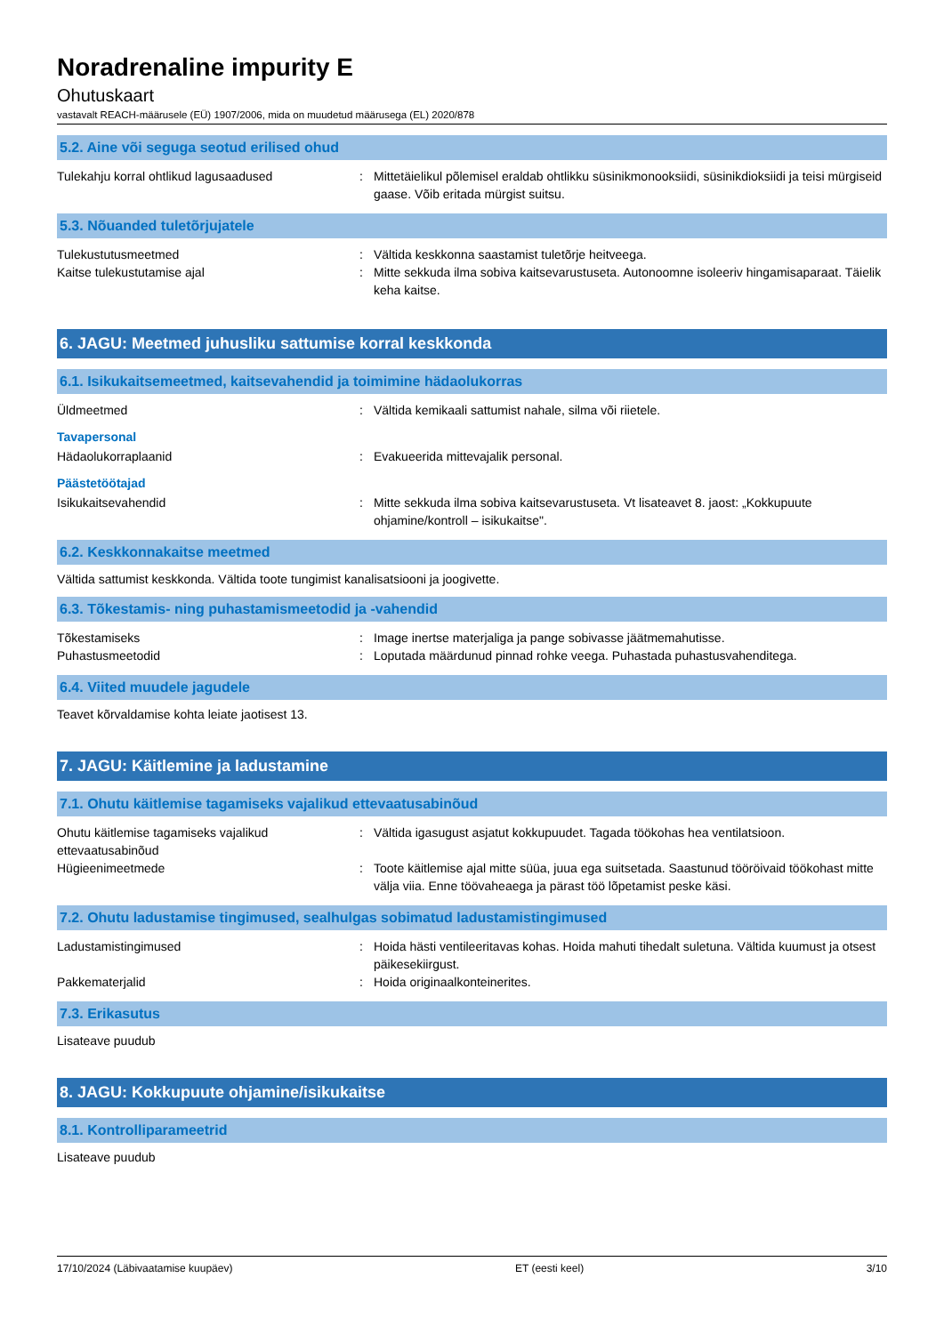Noradrenaline impurity E
Ohutuskaart
vastavalt REACH-määrusele (EÜ) 1907/2006, mida on muudetud määrusega (EL) 2020/878
5.2. Aine või seguga seotud erilised ohud
Tulekahju korral ohtlikud lagusaadused : Mittetäielikul põlemisel eraldab ohtlikku süsinikmonooksiidi, süsinikdioksiidi ja teisi mürgiseid gaase. Võib eritada mürgist suitsu.
5.3. Nõuanded tuletõrjujatele
Tulekustutusmeetmed : Vältida keskkonna saastamist tuletõrje heitveega.
Kaitse tulekustutamise ajal : Mitte sekkuda ilma sobiva kaitsevarustuseta. Autonoomne isoleeriv hingamisaparaat. Täielik keha kaitse.
6. JAGU: Meetmed juhusliku sattumise korral keskkonda
6.1. Isikukaitsemeetmed, kaitsevahendid ja toimimine hädaolukorras
Üldmeetmed : Vältida kemikaali sattumist nahale, silma või riietele.
Tavapersonal
Hädaolukorraplaanid : Evakueerida mittevajalik personal.
Päästetöötajad
Isikukaitsevahendid : Mitte sekkuda ilma sobiva kaitsevarustuseta. Vt lisateavet 8. jaost: „Kokkupuute ohjamine/kontroll – isikukaitse".
6.2. Keskkonnakaitse meetmed
Vältida sattumist keskkonda. Vältida toote tungimist kanalisatsiooni ja joogivette.
6.3. Tõkestamis- ning puhastamismeetodid ja -vahendid
Tõkestamiseks : Image inertse materjaliga ja pange sobivasse jäätmemahutisse.
Puhastusmeetodid : Loputada määrdunud pinnad rohke veega. Puhastada puhastusvahenditega.
6.4. Viited muudele jagudele
Teavet kõrvaldamise kohta leiate jaotisest 13.
7. JAGU: Käitlemine ja ladustamine
7.1. Ohutu käitlemise tagamiseks vajalikud ettevaatusabinõud
Ohutu käitlemise tagamiseks vajalikud ettevaatusabinõud
: Vältida igasugust asjatut kokkupuudet. Tagada töökohas hea ventilatsioon.
Hügieenimeetmede : Toote käitlemise ajal mitte süüa, juua ega suitsetada. Saastunud tööröivaid töökohast mitte välja viia. Enne töövaheaega ja pärast töö lõpetamist peske käsi.
7.2. Ohutu ladustamise tingimused, sealhulgas sobimatud ladustamistingimused
Ladustamistingimused : Hoida hästi ventileeritavas kohas. Hoida mahuti tihedalt suletuna. Vältida kuumust ja otsest päikesekiirgust.
Pakkematerjalid : Hoida originaalkonteinerites.
7.3. Erikasutus
Lisateave puudub
8. JAGU: Kokkupuute ohjamine/isikukaitse
8.1. Kontrolliparameetrid
Lisateave puudub
17/10/2024 (Läbivaatamise kuupäev) ET (eesti keel) 3/10